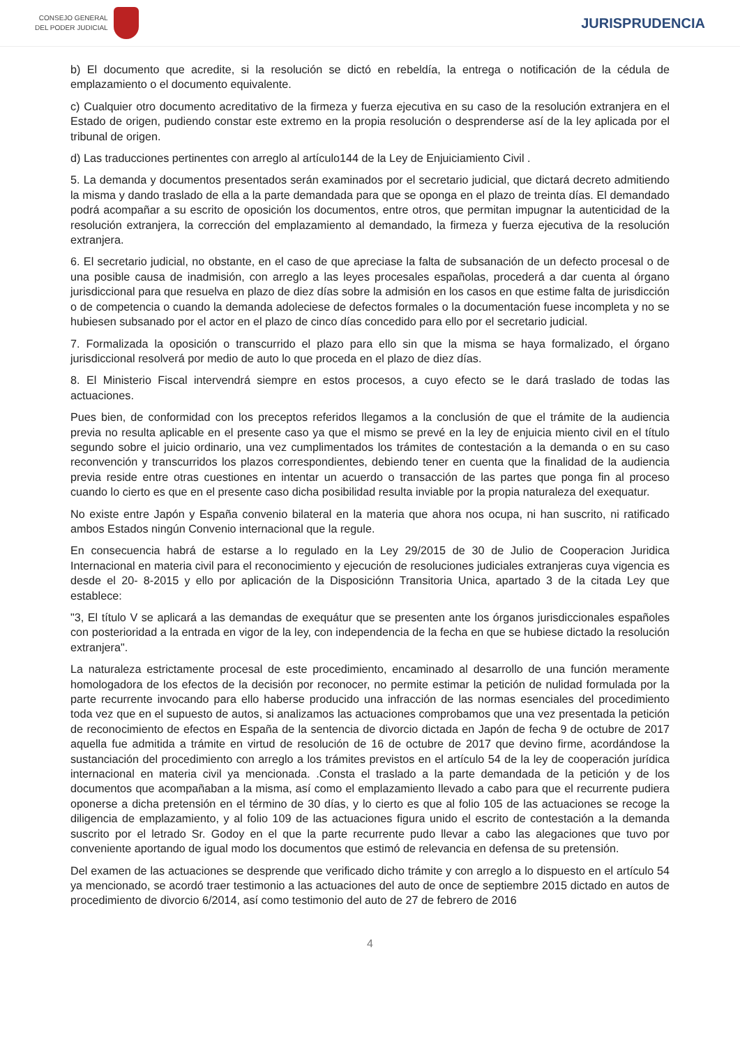CONSEJO GENERAL
DEL PODER JUDICIAL
JURISPRUDENCIA
b) El documento que acredite, si la resolución se dictó en rebeldía, la entrega o notificación de la cédula de emplazamiento o el documento equivalente.
c) Cualquier otro documento acreditativo de la firmeza y fuerza ejecutiva en su caso de la resolución extranjera en el Estado de origen, pudiendo constar este extremo en la propia resolución o desprenderse así de la ley aplicada por el tribunal de origen.
d) Las traducciones pertinentes con arreglo al artículo144 de la Ley de Enjuiciamiento Civil .
5. La demanda y documentos presentados serán examinados por el secretario judicial, que dictará decreto admitiendo la misma y dando traslado de ella a la parte demandada para que se oponga en el plazo de treinta días. El demandado podrá acompañar a su escrito de oposición los documentos, entre otros, que permitan impugnar la autenticidad de la resolución extranjera, la corrección del emplazamiento al demandado, la firmeza y fuerza ejecutiva de la resolución extranjera.
6. El secretario judicial, no obstante, en el caso de que apreciase la falta de subsanación de un defecto procesal o de una posible causa de inadmisión, con arreglo a las leyes procesales españolas, procederá a dar cuenta al órgano jurisdiccional para que resuelva en plazo de diez días sobre la admisión en los casos en que estime falta de jurisdicción o de competencia o cuando la demanda adoleciese de defectos formales o la documentación fuese incompleta y no se hubiesen subsanado por el actor en el plazo de cinco días concedido para ello por el secretario judicial.
7. Formalizada la oposición o transcurrido el plazo para ello sin que la misma se haya formalizado, el órgano jurisdiccional resolverá por medio de auto lo que proceda en el plazo de diez días.
8. El Ministerio Fiscal intervendrá siempre en estos procesos, a cuyo efecto se le dará traslado de todas las actuaciones.
Pues bien, de conformidad con los preceptos referidos llegamos a la conclusión de que el trámite de la audiencia previa no resulta aplicable en el presente caso ya que el mismo se prevé en la ley de enjuicia miento civil en el título segundo sobre el juicio ordinario, una vez cumplimentados los trámites de contestación a la demanda o en su caso reconvención y transcurridos los plazos correspondientes, debiendo tener en cuenta que la finalidad de la audiencia previa reside entre otras cuestiones en intentar un acuerdo o transacción de las partes que ponga fin al proceso cuando lo cierto es que en el presente caso dicha posibilidad resulta inviable por la propia naturaleza del exequatur.
No existe entre Japón y España convenio bilateral en la materia que ahora nos ocupa, ni han suscrito, ni ratificado ambos Estados ningún Convenio internacional que la regule.
En consecuencia habrá de estarse a lo regulado en la Ley 29/2015 de 30 de Julio de Cooperacion Juridica Internacional en materia civil para el reconocimiento y ejecución de resoluciones judiciales extranjeras cuya vigencia es desde el 20- 8-2015 y ello por aplicación de la Disposiciónn Transitoria Unica, apartado 3 de la citada Ley que establece:
"3, El título V se aplicará a las demandas de exequátur que se presenten ante los órganos jurisdiccionales españoles con posterioridad a la entrada en vigor de la ley, con independencia de la fecha en que se hubiese dictado la resolución extranjera".
La naturaleza estrictamente procesal de este procedimiento, encaminado al desarrollo de una función meramente homologadora de los efectos de la decisión por reconocer, no permite estimar la petición de nulidad formulada por la parte recurrente invocando para ello haberse producido una infracción de las normas esenciales del procedimiento toda vez que en el supuesto de autos, si analizamos las actuaciones comprobamos que una vez presentada la petición de reconocimiento de efectos en España de la sentencia de divorcio dictada en Japón de fecha 9 de octubre de 2017 aquella fue admitida a trámite en virtud de resolución de 16 de octubre de 2017 que devino firme, acordándose la sustanciación del procedimiento con arreglo a los trámites previstos en el artículo 54 de la ley de cooperación jurídica internacional en materia civil ya mencionada. .Consta el traslado a la parte demandada de la petición y de los documentos que acompañaban a la misma, así como el emplazamiento llevado a cabo para que el recurrente pudiera oponerse a dicha pretensión en el término de 30 días, y lo cierto es que al folio 105 de las actuaciones se recoge la diligencia de emplazamiento, y al folio 109 de las actuaciones figura unido el escrito de contestación a la demanda suscrito por el letrado Sr. Godoy en el que la parte recurrente pudo llevar a cabo las alegaciones que tuvo por conveniente aportando de igual modo los documentos que estimó de relevancia en defensa de su pretensión.
Del examen de las actuaciones se desprende que verificado dicho trámite y con arreglo a lo dispuesto en el artículo 54 ya mencionado, se acordó traer testimonio a las actuaciones del auto de once de septiembre 2015 dictado en autos de procedimiento de divorcio 6/2014, así como testimonio del auto de 27 de febrero de 2016
4